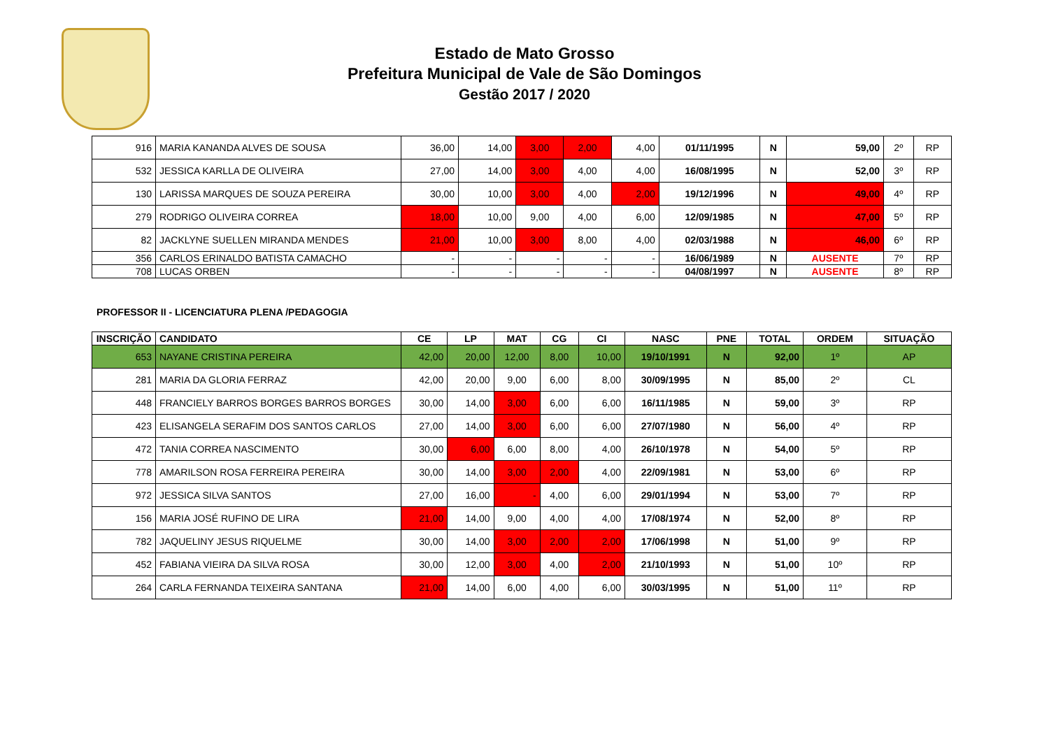Estado de Mato Grosso
Prefeitura Municipal de Vale de São Domingos
Gestão 2017 / 2020
| 916 | MARIA KANANDA ALVES DE SOUSA | 36,00 | 14,00 | 3,00 | 2,00 | 4,00 | 01/11/1995 | N | 59,00 | 2º | RP |
| 532 | JESSICA KARLLA DE OLIVEIRA | 27,00 | 14,00 | 3,00 | 4,00 | 4,00 | 16/08/1995 | N | 52,00 | 3º | RP |
| 130 | LARISSA MARQUES DE SOUZA PEREIRA | 30,00 | 10,00 | 3,00 | 4,00 | 2,00 | 19/12/1996 | N | 49,00 | 4º | RP |
| 279 | RODRIGO OLIVEIRA CORREA | 18,00 | 10,00 | 9,00 | 4,00 | 6,00 | 12/09/1985 | N | 47,00 | 5º | RP |
| 82 | JACKLYNE SUELLEN MIRANDA MENDES | 21,00 | 10,00 | 3,00 | 8,00 | 4,00 | 02/03/1988 | N | 46,00 | 6º | RP |
| 356 | CARLOS ERINALDO BATISTA CAMACHO | - | - | - | - | - | 16/06/1989 | N | AUSENTE | 7º | RP |
| 708 | LUCAS ORBEN | - | - | - | - | - | 04/08/1997 | N | AUSENTE | 8º | RP |
PROFESSOR II - LICENCIATURA PLENA /PEDAGOGIA
| INSCRIÇÃO | CANDIDATO | CE | LP | MAT | CG | CI | NASC | PNE | TOTAL | ORDEM | SITUAÇÃO |
| --- | --- | --- | --- | --- | --- | --- | --- | --- | --- | --- | --- |
| 653 | NAYANE CRISTINA PEREIRA | 42,00 | 20,00 | 12,00 | 8,00 | 10,00 | 19/10/1991 | N | 92,00 | 1º | AP |
| 281 | MARIA DA GLORIA FERRAZ | 42,00 | 20,00 | 9,00 | 6,00 | 8,00 | 30/09/1995 | N | 85,00 | 2º | CL |
| 448 | FRANCIELY BARROS BORGES BARROS BORGES | 30,00 | 14,00 | 3,00 | 6,00 | 6,00 | 16/11/1985 | N | 59,00 | 3º | RP |
| 423 | ELISANGELA SERAFIM DOS SANTOS CARLOS | 27,00 | 14,00 | 3,00 | 6,00 | 6,00 | 27/07/1980 | N | 56,00 | 4º | RP |
| 472 | TANIA CORREA NASCIMENTO | 30,00 | 6,00 | 6,00 | 8,00 | 4,00 | 26/10/1978 | N | 54,00 | 5º | RP |
| 778 | AMARILSON ROSA FERREIRA PEREIRA | 30,00 | 14,00 | 3,00 | 2,00 | 4,00 | 22/09/1981 | N | 53,00 | 6º | RP |
| 972 | JESSICA SILVA SANTOS | 27,00 | 16,00 | - | 4,00 | 6,00 | 29/01/1994 | N | 53,00 | 7º | RP |
| 156 | MARIA JOSÉ RUFINO DE LIRA | 21,00 | 14,00 | 9,00 | 4,00 | 4,00 | 17/08/1974 | N | 52,00 | 8º | RP |
| 782 | JAQUELINY JESUS RIQUELME | 30,00 | 14,00 | 3,00 | 2,00 | 2,00 | 17/06/1998 | N | 51,00 | 9º | RP |
| 452 | FABIANA VIEIRA DA SILVA ROSA | 30,00 | 12,00 | 3,00 | 4,00 | 2,00 | 21/10/1993 | N | 51,00 | 10º | RP |
| 264 | CARLA FERNANDA TEIXEIRA SANTANA | 21,00 | 14,00 | 6,00 | 4,00 | 6,00 | 30/03/1995 | N | 51,00 | 11º | RP |